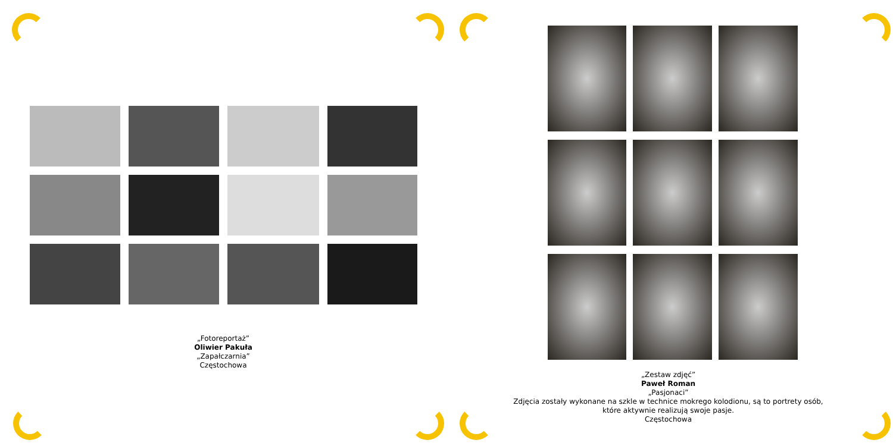„Fotoreportaż”
Oliwier Pakuła
„Zapałczarnia”
Częstochowa
„Zestaw zdjęć”
Paweł Roman
„Pasjonaci”
Zdjęcia zostały wykonane na szkle w technice mokrego kolodionu, są to portrety osób,
które aktywnie realizują swoje pasje.
Częstochowa